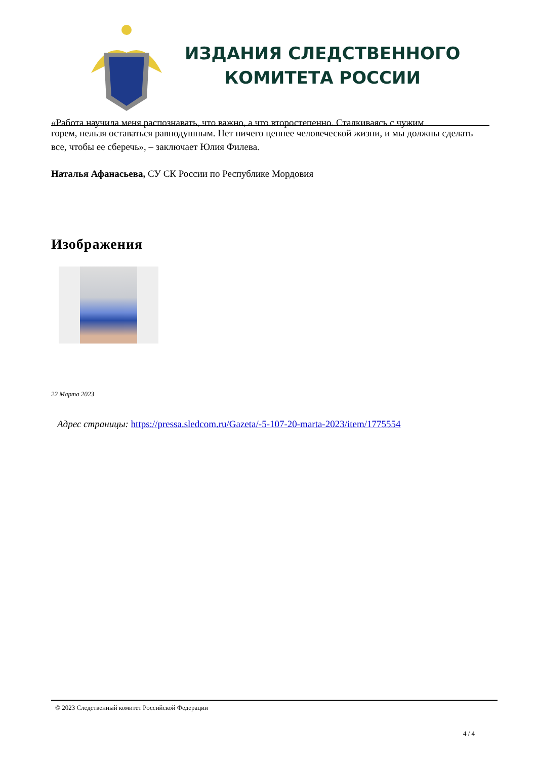ИЗДАНИЯ СЛЕДСТВЕННОГО
КОМИТЕТА РОССИИ
«Работа научила меня распознавать, что важно, а что второстепенно. Сталкиваясь с чужим
горем, нельзя оставаться равнодушным. Нет ничего ценнее человеческой жизни, и мы должны сделать все, чтобы ее сберечь», – заключает Юлия Филева.
Наталья Афанасьева, СУ СК России по Республике Мордовия
Изображения
22 Марта 2023
Адрес страницы: https://pressa.sledcom.ru/Gazeta/-5-107-20-marta-2023/item/1775554
© 2023 Следственный комитет Российской Федерации
4 / 4